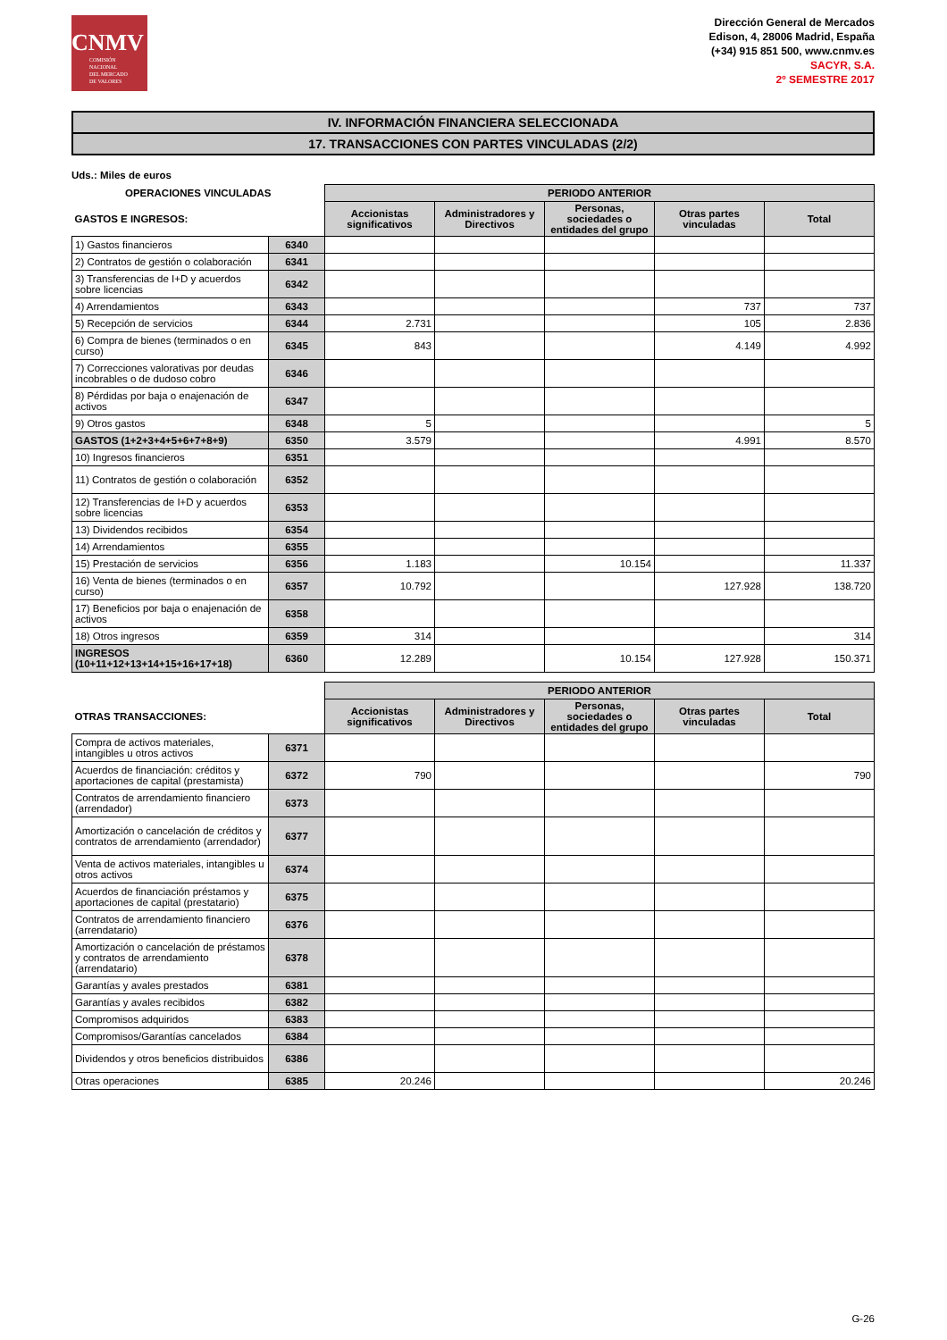CNMV
COMISIÓN
NACIONAL
DEL MERCADO
DE VALORES
Dirección General de Mercados
Edison, 4, 28006 Madrid, España
(+34) 915 851 500, www.cnmv.es
SACYR, S.A.
2º SEMESTRE 2017
IV. INFORMACIÓN FINANCIERA SELECCIONADA
17. TRANSACCIONES CON PARTES VINCULADAS (2/2)
Uds.: Miles de euros
| OPERACIONES VINCULADAS | | PERIODO ANTERIOR | | | | |
| GASTOS E INGRESOS: | | Accionistas significativos | Administradores y Directivos | Personas, sociedades o entidades del grupo | Otras partes vinculadas | Total |
| 1) Gastos financieros | 6340 | | | | | |
| 2) Contratos de gestión o colaboración | 6341 | | | | | |
| 3) Transferencias de I+D y acuerdos sobre licencias | 6342 | | | | | |
| 4) Arrendamientos | 6343 | | | | 737 | 737 |
| 5) Recepción de servicios | 6344 | 2.731 | | | 105 | 2.836 |
| 6) Compra de bienes (terminados o en curso) | 6345 | 843 | | | 4.149 | 4.992 |
| 7) Correcciones valorativas por deudas incobrables o de dudoso cobro | 6346 | | | | | |
| 8) Pérdidas por baja o enajenación de activos | 6347 | | | | | |
| 9) Otros gastos | 6348 | 5 | | | | 5 |
| GASTOS (1+2+3+4+5+6+7+8+9) | 6350 | 3.579 | | | 4.991 | 8.570 |
| 10) Ingresos financieros | 6351 | | | | | |
| 11) Contratos de gestión o colaboración | 6352 | | | | | |
| 12) Transferencias de I+D y acuerdos sobre licencias | 6353 | | | | | |
| 13) Dividendos recibidos | 6354 | | | | | |
| 14) Arrendamientos | 6355 | | | | | |
| 15) Prestación de servicios | 6356 | 1.183 | | 10.154 | | 11.337 |
| 16) Venta de bienes (terminados o en curso) | 6357 | 10.792 | | | 127.928 | 138.720 |
| 17) Beneficios por baja o enajenación de activos | 6358 | | | | | |
| 18) Otros ingresos | 6359 | 314 | | | | 314 |
| INGRESOS (10+11+12+13+14+15+16+17+18) | 6360 | 12.289 | | 10.154 | 127.928 | 150.371 |
| | | PERIODO ANTERIOR | | | | |
| OTRAS TRANSACCIONES: | | Accionistas significativos | Administradores y Directivos | Personas, sociedades o entidades del grupo | Otras partes vinculadas | Total |
| Compra de activos materiales, intangibles u otros activos | 6371 | | | | | |
| Acuerdos de financiación: créditos y aportaciones de capital (prestamista) | 6372 | 790 | | | | 790 |
| Contratos de arrendamiento financiero (arrendador) | 6373 | | | | | |
| Amortización o cancelación de créditos y contratos de arrendamiento (arrendador) | 6377 | | | | | |
| Venta de activos materiales, intangibles u otros activos | 6374 | | | | | |
| Acuerdos de financiación préstamos y aportaciones de capital (prestatario) | 6375 | | | | | |
| Contratos de arrendamiento financiero (arrendatario) | 6376 | | | | | |
| Amortización o cancelación de préstamos y contratos de arrendamiento (arrendatario) | 6378 | | | | | |
| Garantías y avales prestados | 6381 | | | | | |
| Garantías y avales recibidos | 6382 | | | | | |
| Compromisos adquiridos | 6383 | | | | | |
| Compromisos/Garantías cancelados | 6384 | | | | | |
| Dividendos y otros beneficios distribuidos | 6386 | | | | | |
| Otras operaciones | 6385 | 20.246 | | | | 20.246 |
G-26